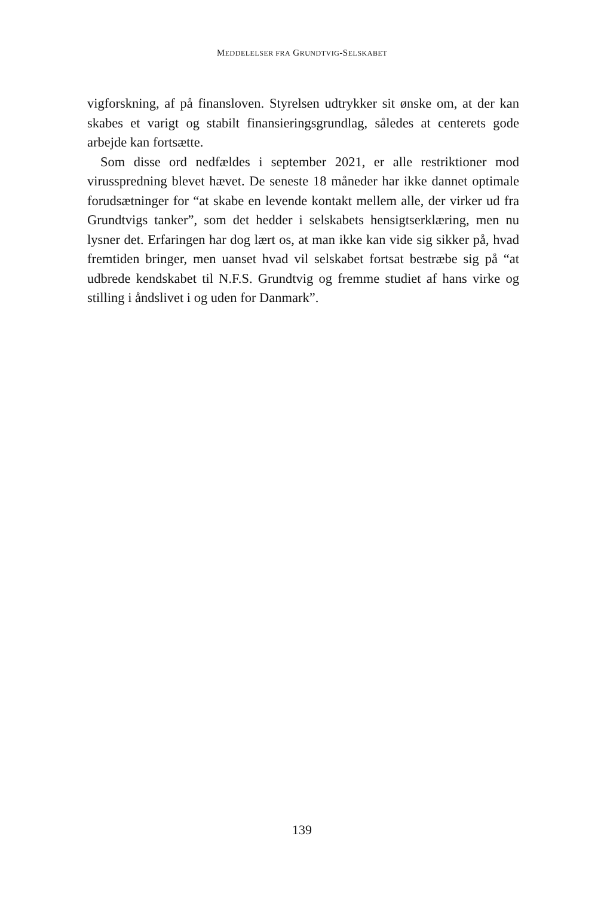MEDDELELSER FRA GRUNDTVIG-SELSKABET
vigforskning, af på finansloven. Styrelsen udtrykker sit ønske om, at der kan skabes et varigt og stabilt finansieringsgrundlag, således at centerets gode arbejde kan fortsætte.
Som disse ord nedfældes i september 2021, er alle restriktioner mod virusspredning blevet hævet. De seneste 18 måneder har ikke dannet optimale forudsætninger for “at skabe en levende kontakt mellem alle, der virker ud fra Grundtvigs tanker”, som det hedder i selskabets hensigtserklæring, men nu lysner det. Erfaringen har dog lært os, at man ikke kan vide sig sikker på, hvad fremtiden bringer, men uanset hvad vil selskabet fortsat bestræbe sig på “at udbrede kendskabet til N.F.S. Grundtvig og fremme studiet af hans virke og stilling i åndslivet i og uden for Danmark”.
139